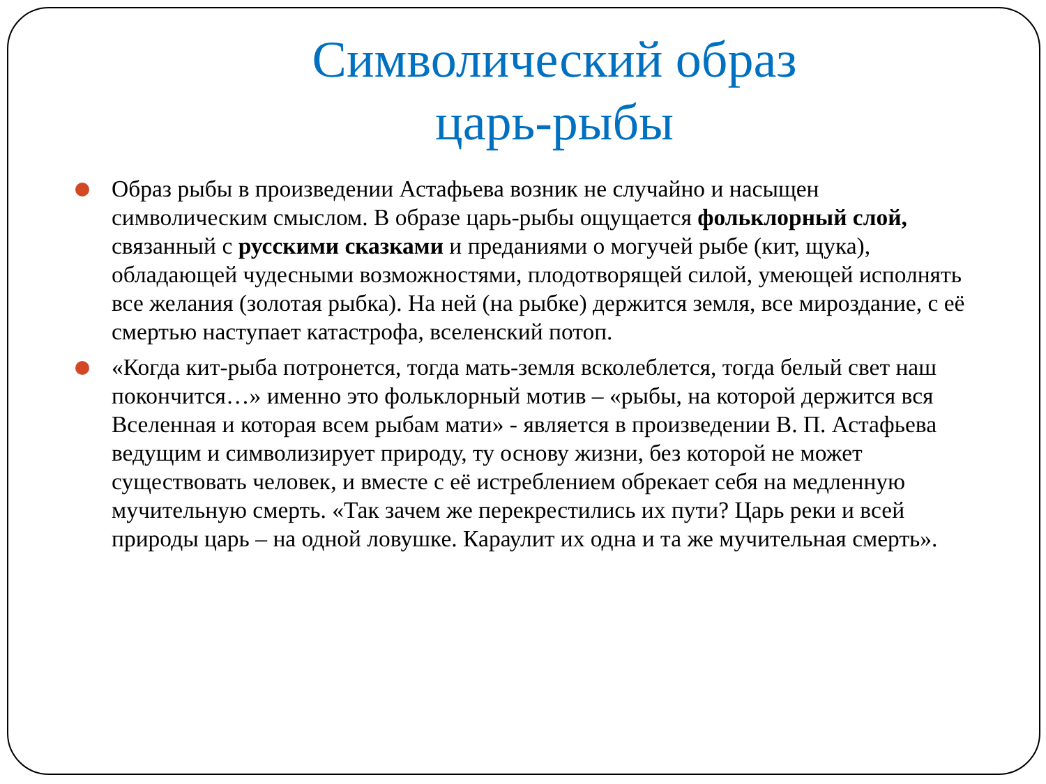Символический образ
царь-рыбы
Образ рыбы в произведении Астафьева возник не случайно и насыщен символическим смыслом. В образе царь-рыбы ощущается фольклорный слой, связанный с русскими сказками и преданиями о могучей рыбе (кит, щука), обладающей чудесными возможностями, плодотворящей силой, умеющей исполнять все желания (золотая рыбка). На ней (на рыбке) держится земля, все мироздание, с её смертью наступает катастрофа, вселенский потоп.
«Когда кит-рыба потронется, тогда мать-земля всколеблется, тогда белый свет наш покончится…» именно это фольклорный мотив – «рыбы, на которой держится вся Вселенная и которая всем рыбам мати» - является в произведении В. П. Астафьева ведущим и символизирует природу, ту основу жизни, без которой не может существовать человек, и вместе с её истреблением обрекает себя на медленную мучительную смерть. «Так зачем же перекрестились их пути? Царь реки и всей природы царь – на одной ловушке. Караулит их одна и та же мучительная смерть».